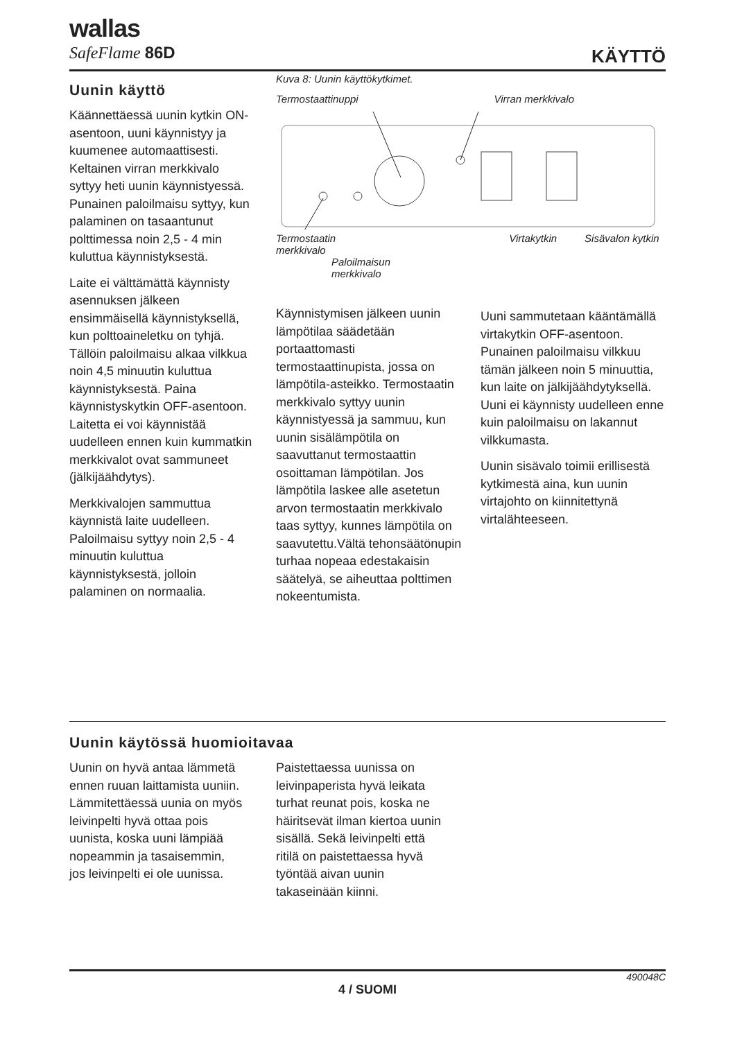wallas
SafeFlame 86D
KÄYTTÖ
Uunin käyttö
Käännettäessä uunin kytkin ON-asentoon, uuni käynnistyy ja kuumenee automaattisesti. Keltainen virran merkkivalo syttyy heti uunin käynnistyessä. Punainen paloilmaisu syttyy, kun palaminen on tasaantunut polttimessa noin 2,5 - 4 min kuluttua käynnistyksestä.
Laite ei välttämättä käynnisty asennuksen jälkeen ensimmäisellä käynnistyksellä, kun polttoaineletku on tyhjä. Tällöin paloilmaisu alkaa vilkkua noin 4,5 minuutin kuluttua käynnistyksestä. Paina käynnistyskytkin OFF-asentoon. Laitetta ei voi käynnistää uudelleen ennen kuin kummatkin merkkivalot ovat sammuneet (jälkijäähdytys).
Merkkivalojen sammuttua käynnistä laite uudelleen. Paloilmaisu syttyy noin 2,5 - 4 minuutin kuluttua käynnistyksestä, jolloin palaminen on normaalia.
Kuva 8: Uunin käyttökytkimet.
Termostaattinuppi Virran merkkivalo
Termostaatin
merkkivalo Virtakytkin Sisävalon kytkin
Paloilmaisun
merkkivalo
Käynnistymisen jälkeen uunin lämpötilaa säädetään portaattomasti termostaattinupista, jossa on lämpötila-asteikko. Termostaatin merkkivalo syttyy uunin käynnistyessä ja sammuu, kun uunin sisälämpötila on saavuttanut termostaattin osoittaman lämpötilan. Jos lämpötila laskee alle asetetun arvon termostaatin merkkivalo taas syttyy, kunnes lämpötila on saavutettu.Vältä tehonsäätönupin turhaa nopeaa edestakaisin säätelyä, se aiheuttaa polttimen nokeentumista.
Uuni sammutetaan kääntämällä virtakytkin OFF-asentoon. Punainen paloilmaisu vilkkuu tämän jälkeen noin 5 minuuttia, kun laite on jälkijäähdytyksellä. Uuni ei käynnisty uudelleen enne kuin paloilmaisu on lakannut vilkkumasta.
Uunin sisävalo toimii erillisestä kytkimestä aina, kun uunin virtajohto on kiinnitettynä virtalähteeseen.
Uunin käytössä huomioitavaa
Uunin on hyvä antaa lämmetä ennen ruuan laittamista uuniin. Lämmitettäessä uunia on myös leivinpelti hyvä ottaa pois uunista, koska uuni lämpiää nopeammin ja tasaisemmin, jos leivinpelti ei ole uunissa.
Paistettaessa uunissa on leivinpaperista hyvä leikata turhat reunat pois, koska ne häiritsevät ilman kiertoa uunin sisällä. Sekä leivinpelti että ritilä on paistettaessa hyvä työntää aivan uunin takaseinään kiinni.
490048C
4 / SUOMI